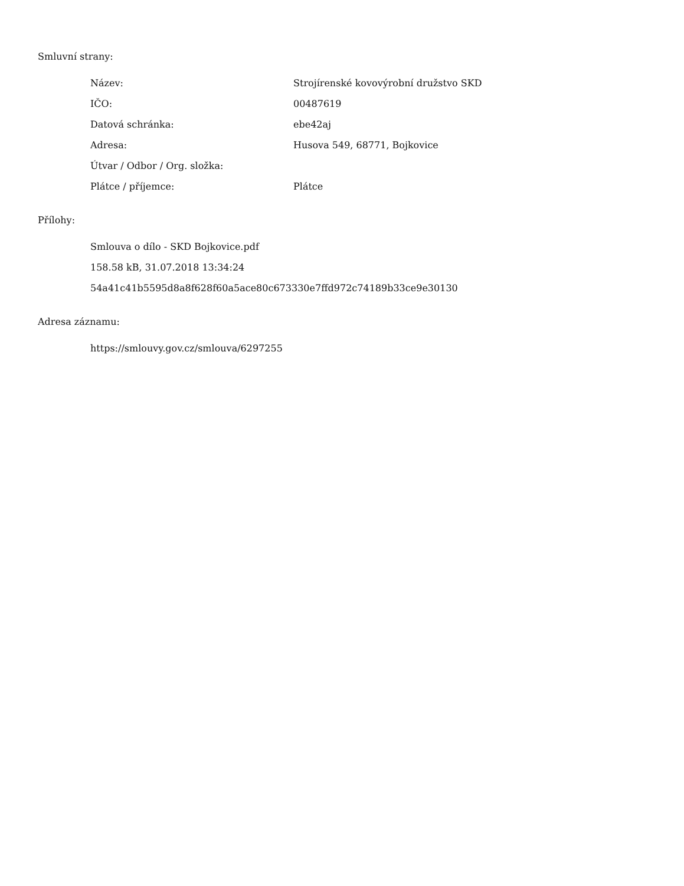Smluvní strany:
| Název: | Strojírenské kovovýrobní družstvo SKD |
| IČO: | 00487619 |
| Datová schránka: | ebe42aj |
| Adresa: | Husova 549, 68771, Bojkovice |
| Útvar / Odbor / Org. složka: | |
| Plátce / příjemce: | Plátce |
Přílohy:
Smlouva o dílo - SKD Bojkovice.pdf
158.58 kB, 31.07.2018 13:34:24
54a41c41b5595d8a8f628f60a5ace80c673330e7ffd972c74189b33ce9e30130
Adresa záznamu:
https://smlouvy.gov.cz/smlouva/6297255